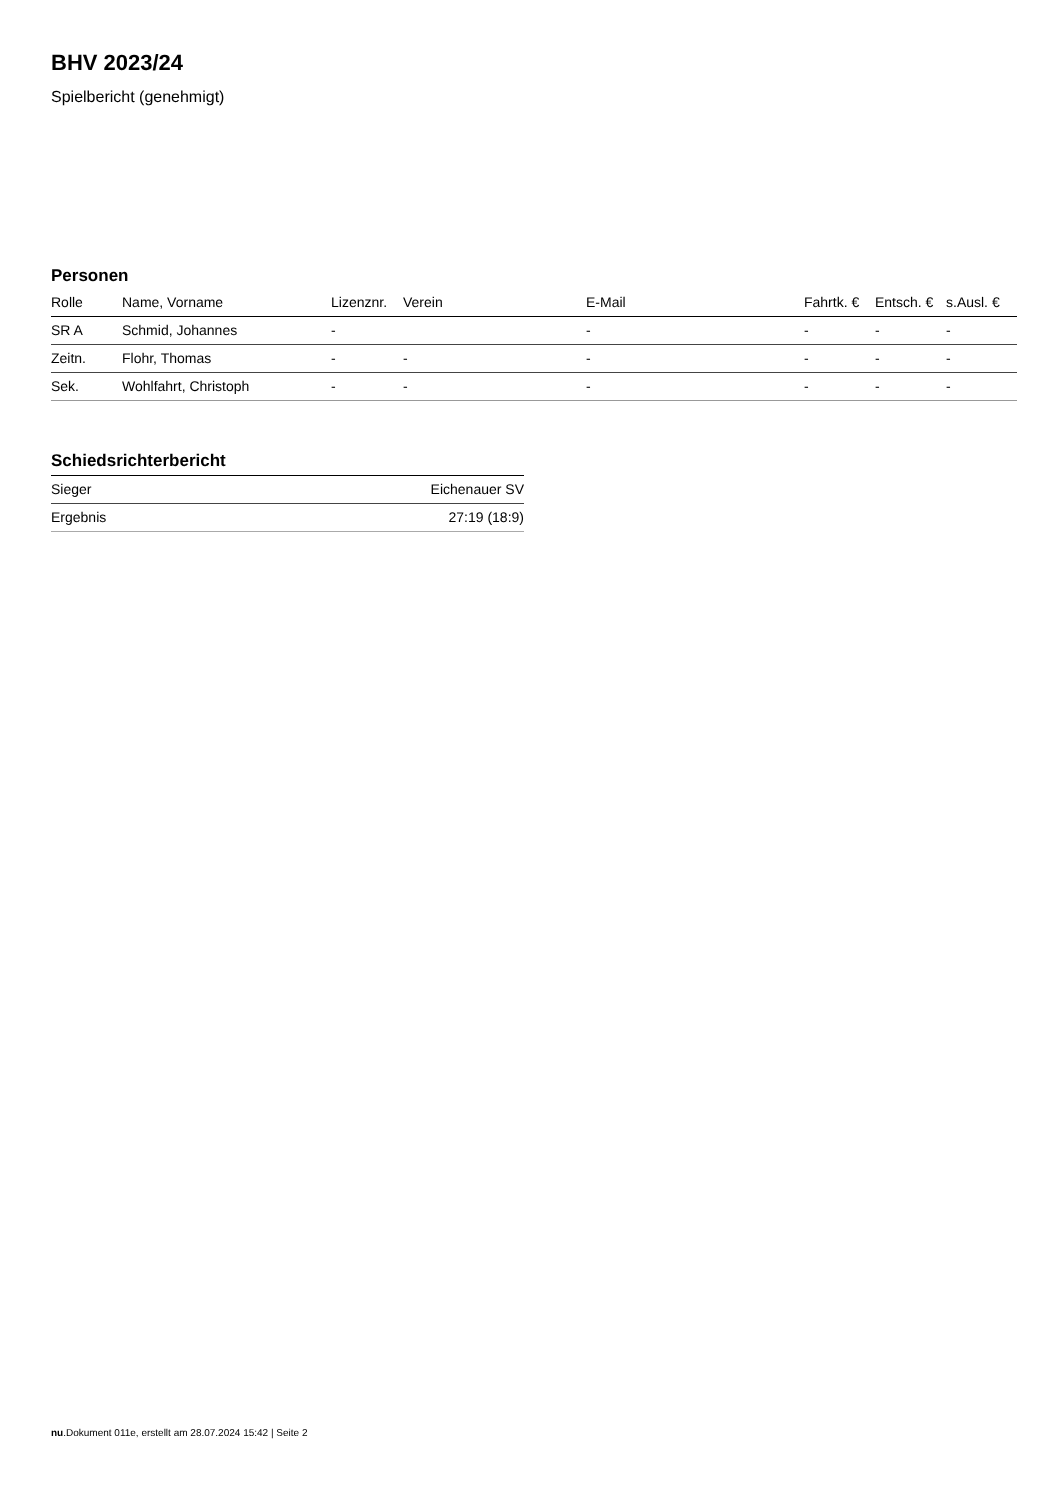BHV 2023/24
Spielbericht (genehmigt)
Personen
| Rolle | Name, Vorname | Lizenznr. | Verein | E-Mail | Fahrtk. € | Entsch. € | s.Ausl. € |
| --- | --- | --- | --- | --- | --- | --- | --- |
| SR A | Schmid, Johannes | - | | - | - | - | - |
| Zeitn. | Flohr, Thomas | - | - | - | - | - | - |
| Sek. | Wohlfahrt, Christoph | - | - | - | - | - | - |
Schiedsrichterbericht
| Sieger | Eichenauer SV |
| Ergebnis | 27:19 (18:9) |
nu.Dokument 011e, erstellt am 28.07.2024 15:42 | Seite 2